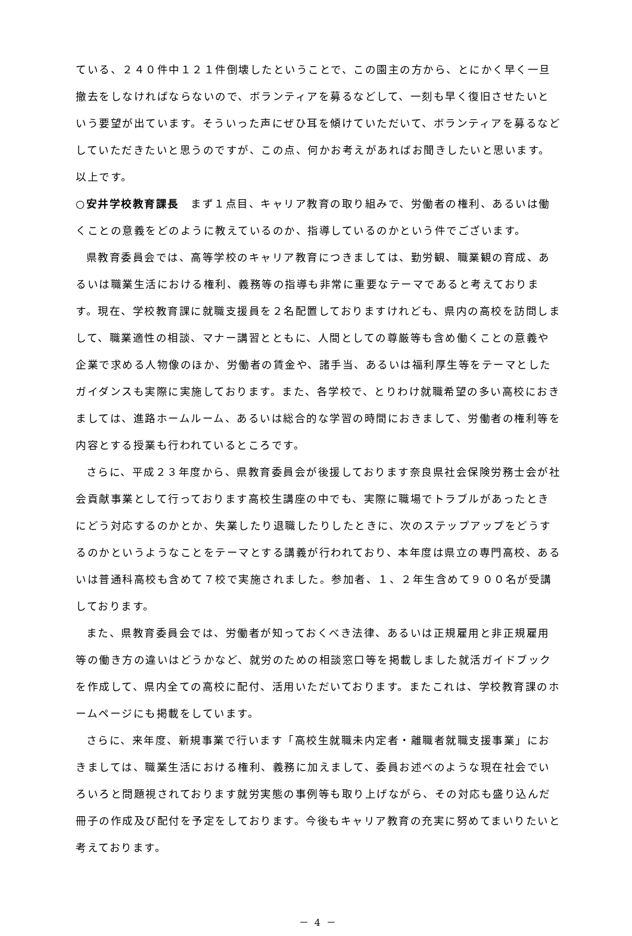ている、２４０件中１２１件倒壊したということで、この園主の方から、とにかく早く一旦撤去をしなければならないので、ボランティアを募るなどして、一刻も早く復旧させたいという要望が出ています。そういった声にぜひ耳を傾けていただいて、ボランティアを募るなどしていただきたいと思うのですが、この点、何かお考えがあればお聞きしたいと思います。以上です。
○安井学校教育課長　まず１点目、キャリア教育の取り組みで、労働者の権利、あるいは働くことの意義をどのように教えているのか、指導しているのかという件でございます。
県教育委員会では、高等学校のキャリア教育につきましては、勤労観、職業観の育成、あるいは職業生活における権利、義務等の指導も非常に重要なテーマであると考えております。現在、学校教育課に就職支援員を２名配置しておりますけれども、県内の高校を訪問しまして、職業適性の相談、マナー講習とともに、人間としての尊厳等も含め働くことの意義や企業で求める人物像のほか、労働者の賃金や、諸手当、あるいは福利厚生等をテーマとしたガイダンスも実際に実施しております。また、各学校で、とりわけ就職希望の多い高校におきましては、進路ホームルーム、あるいは総合的な学習の時間におきまして、労働者の権利等を内容とする授業も行われているところです。
さらに、平成２３年度から、県教育委員会が後援しております奈良県社会保険労務士会が社会貢献事業として行っております高校生講座の中でも、実際に職場でトラブルがあったときにどう対応するのかとか、失業したり退職したりしたときに、次のステップアップをどうするのかというようなことをテーマとする講義が行われており、本年度は県立の専門高校、あるいは普通科高校も含めて７校で実施されました。参加者、１、２年生含めて９００名が受講しております。
また、県教育委員会では、労働者が知っておくべき法律、あるいは正規雇用と非正規雇用等の働き方の違いはどうかなど、就労のための相談窓口等を掲載しました就活ガイドブックを作成して、県内全ての高校に配付、活用いただいております。またこれは、学校教育課のホームページにも掲載をしています。
さらに、来年度、新規事業で行います「高校生就職未内定者・離職者就職支援事業」におきましては、職業生活における権利、義務に加えまして、委員お述べのような現在社会でいろいろと問題視されております就労実態の事例等も取り上げながら、その対応も盛り込んだ冊子の作成及び配付を予定をしております。今後もキャリア教育の充実に努めてまいりたいと考えております。
－ 4 －